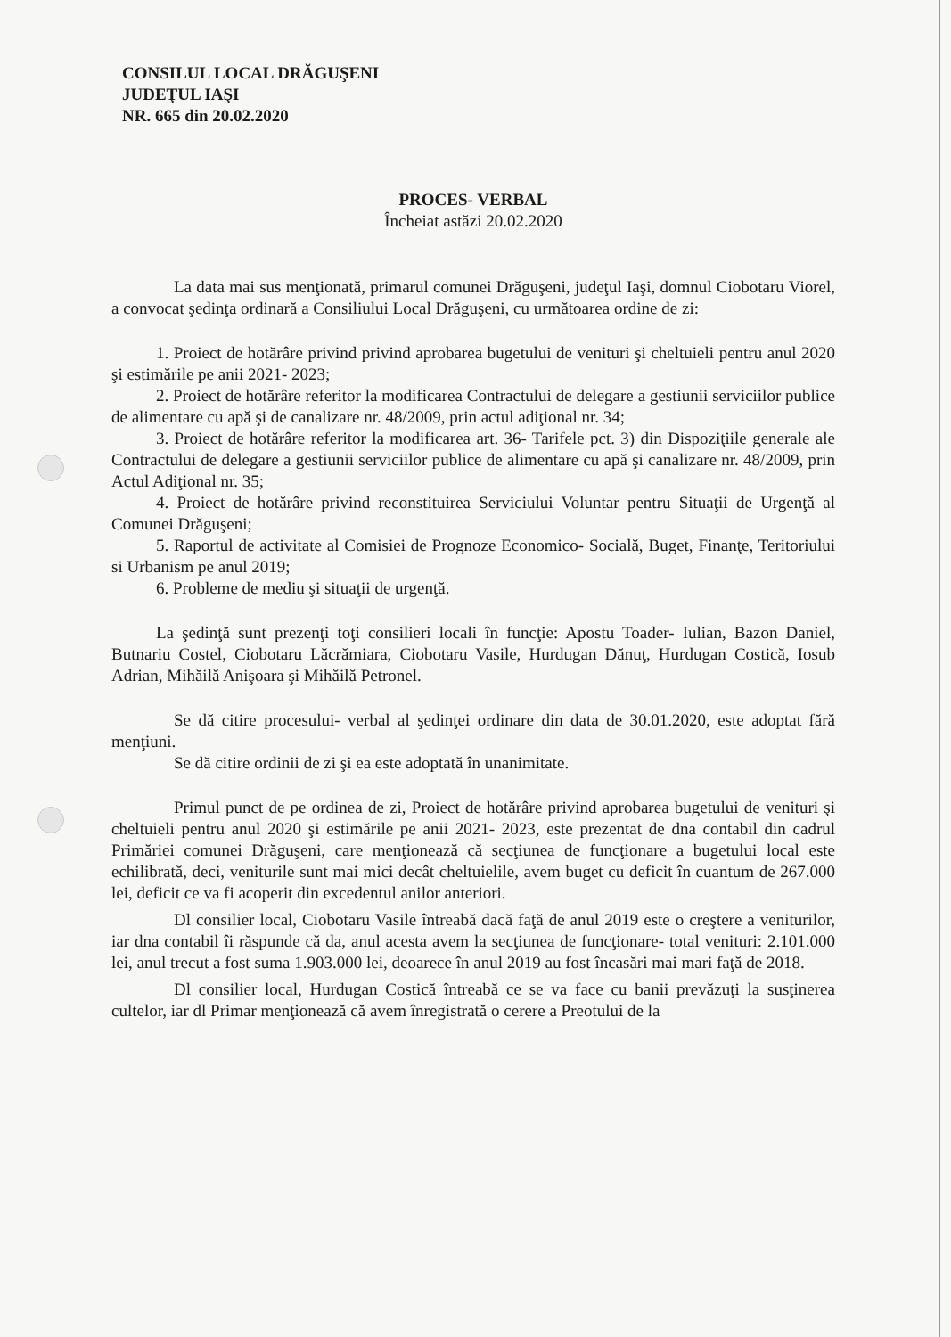CONSILUL LOCAL DRĂGUŞENI
JUDEŢUL IAŞI
NR. 665 din 20.02.2020
PROCES- VERBAL
Încheiat astăzi 20.02.2020
La data mai sus menţionată, primarul comunei Drăguşeni, judeţul Iaşi, domnul Ciobotaru Viorel, a convocat şedinţa ordinară a Consiliului Local Drăguşeni, cu următoarea ordine de zi:
1. Proiect de hotărâre privind privind aprobarea bugetului de venituri şi cheltuieli pentru anul 2020 şi estimările pe anii 2021- 2023;
2. Proiect de hotărâre referitor la modificarea Contractului de delegare a gestiunii serviciilor publice de alimentare cu apă şi de canalizare nr. 48/2009, prin actul adiţional nr. 34;
3. Proiect de hotărâre referitor la modificarea art. 36- Tarifele pct. 3) din Dispoziţiile generale ale Contractului de delegare a gestiunii serviciilor publice de alimentare cu apă şi canalizare nr. 48/2009, prin Actul Adiţional nr. 35;
4. Proiect de hotărâre privind reconstituirea Serviciului Voluntar pentru Situaţii de Urgenţă al Comunei Drăguşeni;
5. Raportul de activitate al Comisiei de Prognoze Economico- Socială, Buget, Finanţe, Teritoriului si Urbanism pe anul 2019;
6. Probleme de mediu şi situaţii de urgenţă.
La şedinţă sunt prezenţi toţi consilieri locali în funcţie: Apostu Toader- Iulian, Bazon Daniel, Butnariu Costel, Ciobotaru Lăcrămiara, Ciobotaru Vasile, Hurdugan Dănuţ, Hurdugan Costică, Iosub Adrian, Mihăilă Anişoara şi Mihăilă Petronel.
Se dă citire procesului- verbal al şedinţei ordinare din data de 30.01.2020, este adoptat fără menţiuni.
Se dă citire ordinii de zi şi ea este adoptată în unanimitate.
Primul punct de pe ordinea de zi, Proiect de hotărâre privind aprobarea bugetului de venituri şi cheltuieli pentru anul 2020 şi estimările pe anii 2021- 2023, este prezentat de dna contabil din cadrul Primăriei comunei Drăguşeni, care menţionează că secţiunea de funcţionare a bugetului local este echilibrată, deci, veniturile sunt mai mici decât cheltuielile, avem buget cu deficit în cuantum de 267.000 lei, deficit ce va fi acoperit din excedentul anilor anteriori.
Dl consilier local, Ciobotaru Vasile întreabă dacă faţă de anul 2019 este o creştere a veniturilor, iar dna contabil îi răspunde că da, anul acesta avem la secţiunea de funcţionare- total venituri: 2.101.000 lei, anul trecut a fost suma 1.903.000 lei, deoarece în anul 2019 au fost încasări mai mari faţă de 2018.
Dl consilier local, Hurdugan Costică întreabă ce se va face cu banii prevăzuţi la susţinerea cultelor, iar dl Primar menţionează că avem înregistrată o cerere a Preotului de la